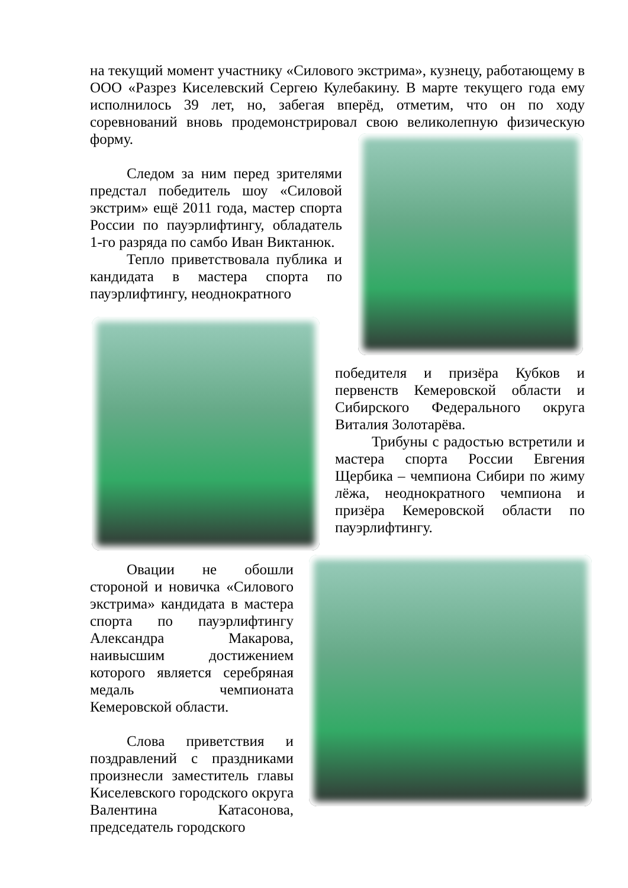на текущий момент участнику «Силового экстрима», кузнецу, работающему в ООО «Разрез Киселевский Сергею Кулебакину. В марте текущего года ему исполнилось 39 лет, но, забегая вперёд, отметим, что он по ходу соревнований вновь продемонстрировал свою великолепную физическую форму.
Следом за ним перед зрителями предстал победитель шоу «Силовой экстрим» ещё 2011 года, мастер спорта России по пауэрлифтингу, обладатель 1-го разряда по самбо Иван Виктанюк.
Тепло приветствовала публика и кандидата в мастера спорта по пауэрлифтингу, неоднократного
победителя и призёра Кубков и первенств Кемеровской области и Сибирского Федерального округа Виталия Золотарёва.
Трибуны с радостью встретили и мастера спорта России Евгения Щербика – чемпиона Сибири по жиму лёжа, неоднократного чемпиона и призёра Кемеровской области по пауэрлифтингу.
Овации не обошли стороной и новичка «Силового экстрима» кандидата в мастера спорта по пауэрлифтингу Александра Макарова, наивысшим достижением которого является серебряная медаль чемпионата Кемеровской области.
Слова приветствия и поздравлений с праздниками произнесли заместитель главы Киселевского городского округа Валентина Катасонова, председатель городского